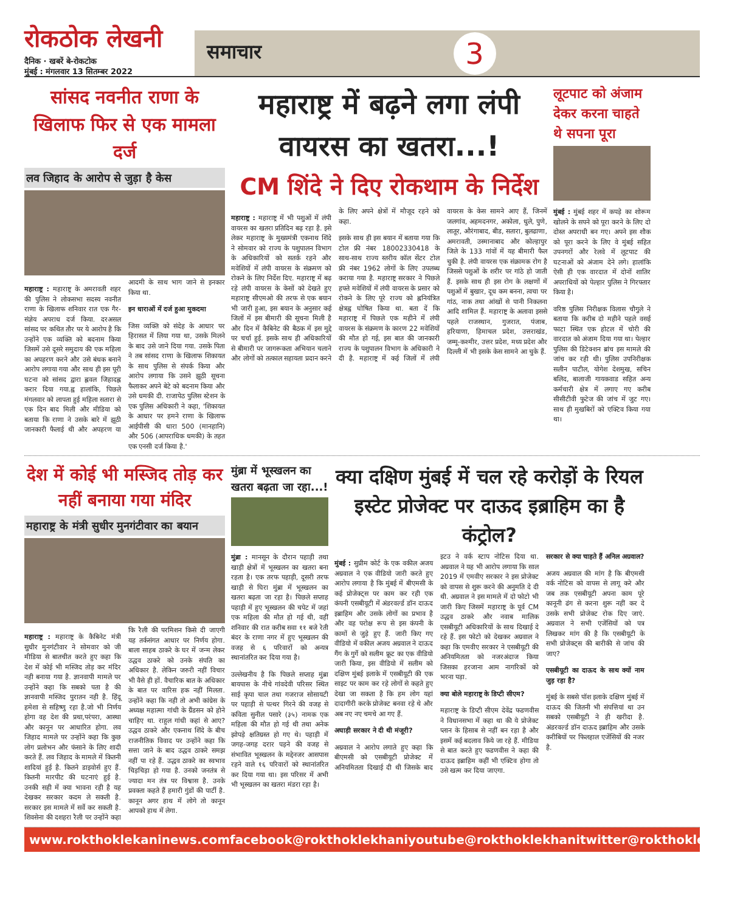रोकठोक लेखनी
दैनिक · खबरें बे-रोकटोक
मुंबई : मंगलवार 13 सितम्बर 2022
समाचार 3
सांसद नवनीत राणा के खिलाफ फिर से एक मामला दर्ज
लव जिहाद के आरोप से जुड़ा है केस
महाराष्ट्र : महाराष्ट्र के अमरावती शहर की पुलिस ने लोकसभा सदस्य नवनीत राणा के खिलाफ शनिवार रात एक गैर-संज्ञेय अपराध दर्ज किया. दरअसल सांसद पर कथित तौर पर ये आरोप है कि उन्होंने एक व्यक्ति को बदनाम किया जिसमें उसे दूसरे समुदाय की एक महिला का अपहरण करने और उसे बंधक बनाने आरोप लगाया गया और साथ ही इस पूरी घटना को सांसद द्वारा ह्लवल जिहादह्ल करार दिया गया.ह्व हालांकि, पिछले मंगलवार को लापता हुई महिला सतारा से एक दिन बाद मिली और मीडिया को बताया कि राणा ने उसके बारे में झूठी जानकारी फैलाई थी और अपहरण या आदमी के साथ भाग जाने से इनकार किया था.
इन धाराओं में दर्ज हुआ मुकदमा
जिस व्यक्ति को संदेह के आधार पर हिरासत में लिया गया था, उसके मिलने के बाद उसे जाने दिया गया. उसके पिता ने तब सांसद राणा के खिलाफ शिकायत के साथ पुलिस से संपर्क किया और आरोप लगाया कि उसने झूठी सूचना फैलाकर अपने बेटे को बदनाम किया और उसे धमकी दी. राजापेठ पुलिस स्टेशन के एक पुलिस अधिकारी ने कहा, 'शिकायत के आधार पर हमने राणा के खिलाफ आईपीसी की धारा 500 (मानहानि) और 506 (आपराधिक धमकी) के तहत एक एनसी दर्ज किया है.'
महाराष्ट्र में बढ़ने लगा लंपी वायरस का खतरा...!
CM शिंदे ने दिए रोकथाम के निर्देश
महाराष्ट्र : महाराष्ट्र में भी पशुओं में लंपी वायरस का खतरा प्रतिदिन बढ़ रहा है. इसे लेकर महाराष्ट्र के मुख्यमंत्री एकनाथ शिंदे ने सोमवार को राज्य के पशुपालन विभाग के अधिकारियों को सतर्क रहने और मवेशियों में लंपी वायरस के संक्रमण को रोकने के लिए निर्देश दिए. महाराष्ट्र में बढ़ रहे लंपी वायरस के केसों को देखते हुए महाराष्ट्र सीएमओ की तरफ से एक बयान भी जारी हुआ, इस बयान के अनुसार कई जिलों में इस बीमारी की सूचना मिली है और दिन में कैबिनेट की बैठक में इस मुद्दे पर चर्चा हुई. इसके साथ ही अधिकारियों से बीमारी पर जागरूकता अभियान चलाने और लोगों को तत्काल सहायता प्रदान करने के लिए अपने क्षेत्रों में मौजूद रहने को कहा.
इसके साथ ही इस बयान में बताया गया कि टोल फ्री नंबर 18002330418 के साथ-साथ राज्य स्तरीय कॉल सेंटर टोल फ्री नंबर 1962 लोगों के लिए उपलब्ध कराया गया है. महाराष्ट्र सरकार ने पिछले हफ्ते मवेशियों में लंपी वायरस के प्रसार को रोकने के लिए पूरे राज्य को ह्लनियंत्रित क्षेत्रह्व घोषित किया था. बता दें कि महाराष्ट्र में पिछले एक महीने में लंपी वायरस के संक्रमण के कारण 22 मवेशियों की मौत हो गई, इस बात की जानकारी राज्य के पशुपालन विभाग के अधिकारी ने दी है. महाराष्ट्र में कई जिलों में लंपी वायरस के केस सामने आए हैं, जिनमें जलगांव, अहमदनगर, अकोला, धुले, पुणे, लातूर, औरंगाबाद, बीड, सतारा, बुलढाणा, अमरावती, उस्मानाबाद और कोल्हापुर जिले के 133 गांवों में यह बीमारी फैल चुकी है. लंपी वायरस एक संक्रामक रोग है जिससे पशुओं के शरीर पर गांठे हो जाती हैं. इसके साथ ही इस रोग के लक्षणों में पशुओं में बुखार, दूध कम बनना, त्वचा पर गांठ, नाक तथा आंखों से पानी निकलना आदि शामिल हैं. महाराष्ट्र के अलावा इससे पहले राजस्थान, गुजरात, पंजाब, हरियाणा, हिमाचल प्रदेश, उत्तराखंड, जम्मू-कश्मीर, उत्तर प्रदेश, मध्य प्रदेश और दिल्ली में भी इसके केस सामने आ चुके हैं.
लूटपाट को अंजाम देकर करना चाहते थे सपना पूरा
मुंबई : मुंबई शहर में कपड़े का शोरूम खोलने के सपने को पूरा करने के लिए दो दोस्त अपराधी बन गए। अपने इस शौक को पूरा करने के लिए वे मुंबई सहित उपनगरों और रेलवे में लूटपाट की घटनाओं को अंजाम देने लगे। हालांकि ऐसी ही एक वारदात में दोनों शातिर अपराधियों को पेल्हार पुलिस ने गिरफ्तार किया है।
वरिष्ठ पुलिस निरीक्षक विलास चौगुले ने बताया कि करीब दो महीने पहले वसई फाटा स्थित एक होटल में चोरी की वारदात को अंजाम दिया गया था। पेल्हार पुलिस की डिटेक्शन ब्रांच इस मामले की जांच कर रही थी। पुलिस उपनिरीक्षक सलीन पाटील, योगेश देशमुख, सचिन बलिद, बालाजी गायकवाड सहित अन्य कर्मचारी क्षेत्र में लगाए गए करीब सीसीटीवी फुटेज की जांच में जुट गए। साथ ही मुखबिरों को एक्टिव किया गया था।
देश में कोई भी मस्जिद तोड़ कर नहीं बनाया गया मंदिर
महाराष्ट्र के मंत्री सुधीर मुनगंटीवार का बयान
महाराष्ट्र : महाराष्ट्र के कैबिनेट मंत्री सुधीर मुनगंटीवार ने सोमवार को जी मीडिया से बातचीत करते हुए कहा कि देश में कोई भी मस्जिद तोड़ कर मंदिर नही बनाया गया है. ज्ञानवापी मामले पर उन्होंने कहा कि सबको पता है की ज्ञानवापी मस्जिद पुरातन नही है. हिंदू हमेशा से सहिष्णु रहा है.जो भी निर्णय होगा वह देश की प्रथा,परंपरा, आस्था और कानून पर आधारित होगा. लव जिहाद मामले पर उन्होंने कहा कि कुछ लोग प्रलोभन और फंसाने के लिए शादी करते हैं. लव जिहाद के मामले में कितनी शादियां हुई है. कितने डाइवोर्स हुए हैं. कितनी मारपीट की घटनाएं हुई है. उनकी सही में क्या भावना रही है यह देखकर सरकार कदम ले सकती है. सरकार इस मामले में सर्वे कर सकती है. शिवसेना की दशहरा रैली पर उन्होंने कहा कि रैली की परमिशन किसे दी जाएगी यह तर्कसंगत आधार पर निर्णय होगा. बाला साहब ठाकरे के घर में जन्म लेकर उद्धव ठाकरे को उनके संपति का अधिकार है. लेकिन जरुरी नहीं विचार भी वैसे ही हों. वैचारिक बात के अधिकार के बात पर वारिस हक नहीं मिलता. उन्होंने कहा कि नही तो अभी कांग्रेस के अध्यक्ष महात्मा गांधी के ग्रैंडसन को होने चाहिए था. राहुल गांधी कहां से आए?उद्धव ठाकरे और एकनाथ शिंदे के बीच राजनीतिक विवाद पर उन्होंने कहा कि सत्ता जाने के बाद उद्धव ठाकरे समझ नहीं पा रहे हैं. उद्धव ठाकरे का स्वभाव चिड़चिड़ा हो गया है. उनको जनतंत्र से ज्यादा मन तंत्र पर विश्वास है. उनके प्रवक्ता कहते हैं हमारी गुंडों की पार्टी है. कानून अगर हाथ में लोगे तो कानून आपको हाथ में लेगा.
मुंब्रा में भूस्खलन का खतरा बढ़ता जा रहा...!
मुंब्रा : मानसून के दौरान पहाड़ी तथा खाड़ी क्षेत्रों में भूस्खलन का खतरा बना रहता है। एक तरफ पहाड़ी, दूसरी तरफ खाड़ी से घिरा मुंब्रा में भूस्खलन का खतरा बढ़ता जा रहा है। पिछले सप्ताह पहाड़ी में हुए भूस्खलन की चपेट में जहां एक महिला की मौत हो गई थी, वहीं शनिवार की रात करीब सवा ११ बजे रेती बंदर के राणा नगर में हुए भूस्खलन की वजह से ६ परिवारों को अन्यत्र स्थानांतरित कर दिया गया है।
उल्लेखनीय है कि पिछले सप्ताह मुंब्रा बायपास के नीचे गांवदेवी परिसर स्थित साई कृपा चाल तथा गजराज सोसायटी पर पहाड़ी से पत्थर गिरने की वजह से कविता सुनील पसारे (३५) नामक एक महिला की मौत हो गई थी तथा अनेक झोपड़े क्षतिग्रस्त हो गए थे। पहाड़ी में जगह-जगह दरार पड़ने की वजह से संभावित भूस्खलन के मद्देनजर आसपास रहने वाले १६ परिवारों को स्थानांतरित कर दिया गया था। इस परिसर में अभी भी भूस्खलन का खतरा मंडरा रहा है।
क्या दक्षिण मुंबई में चल रहे करोड़ों के रियल इस्टेट प्रोजेक्ट पर दाऊद इब्राहिम का है कंट्रोल?
मुंबई : सुप्रीम कोर्ट के एक वकील अजय अग्रवाल ने एक वीडियो जारी करते हुए आरोप लगाया है कि मुंबई में बीएमसी के कई प्रोजेक्ट्स पर काम कर रही एक कंपनी एसबीयूटी में अंडरवर्ल्ड डॉन दाऊद इब्राहिम और उसके लोगों का प्रभाव है और वह परोक्ष रूप से इस कंपनी के कामों से जुड़े हुए हैं. जारी किए गए वीडियो में वकील अजय अग्रवाल ने दाऊद गैंग के गुर्गे को सलीम फ्रूट का एक वीडियो जारी किया, इस वीडियो में सलीम को दक्षिण मुंबई इलाके में एसबीयूटी की एक साइट पर काम कर रहे लोगों से कहते हुए देखा जा सकता है कि हम लोग यहां दादागीरी करके प्रोजेक्ट बनवा रहे थे और अब नए नए चमचे आ गए हैं.
अघाड़ी सरकार ने दी थी मंजूरी?
अग्रवाल ने आरोप लगाते हुए कहा कि बीएमसी को एसबीयूटी प्रोजेक्ट में अनियमितता दिखाई दी थी जिसके बाद इटउ ने वर्क स्टाप नोटिस दिया था. अग्रवाल ने यह भी आरोप लगाया कि साल 2019 में एमवीए सरकार ने इस प्रोजेक्ट को वापस से शुरू करने की अनुमति दे दी थी. अग्रवाल ने इस मामले में दो फोटो भी जारी किए जिसमें महाराष्ट्र के पूर्व CM उद्धव ठाकरे और नवाब मालिक एसबीयूटी अधिकारियों के साथ दिखाई दे रहे हैं. इस फोटो को देखकर अग्रवाल ने कहा कि एमवीए सरकार ने एसबीयूटी की अनियमितता को नजरअंदाज किया जिसका हरजाना आम नागरिकों को भरना पड़ा.
क्या बोले महाराष्ट्र के डिप्टी सीएम?
महाराष्ट्र के डिप्टी सीएम देवेंद्र फडणवीस ने विधानसभा में कहा था की ये प्रोजेक्ट प्लान के हिसाब से नहीं बन रहा है और इसमें कई बदलाव किये जा रहे हैं. मीडिया से बात करते हुए फडणवीस ने कहा की दाऊद इब्राहिम कहीं भी एक्टिव होगा तो उसे खत्म कर दिया जाएगा.
सरकार से क्या चाहते हैं अनिल अग्रवाल?
अजय अग्रवाल की मांग है कि बीएमसी वर्क नोटिस को वापस से लागू करे और जब तक एसबीयूटी अपना काम पूरे कानूनी ढंग से करना शुरू नहीं कर दे उसके सभी प्रोजेक्ट रोक दिए जाएं. अग्रवाल ने सभी एजेंसियों को पत्र लिखकर मांग की है कि एसबीयूटी के सभी प्रोजेक्ट्स की बारीकी से जांच की जाए?
एसबीयूटी का दाऊद के साथ क्यों नाम जुड़ रहा है?
मुंबई के सबसे पॉश इलाके दक्षिण मुंबई में दाऊद की जितनी भी संपत्तियां था उन सबको एसबीयूटी ने ही खरीदा है. अंडरवर्ल्ड डॉन दाऊद इब्राहिम और उसके करीबियों पर फिलहाल एजेंसियों की नजर है.
www.rokthoklekaninews.com facebook@rokthoklekhani youtube@rokthoklekhani twitter@rokthoklekhani